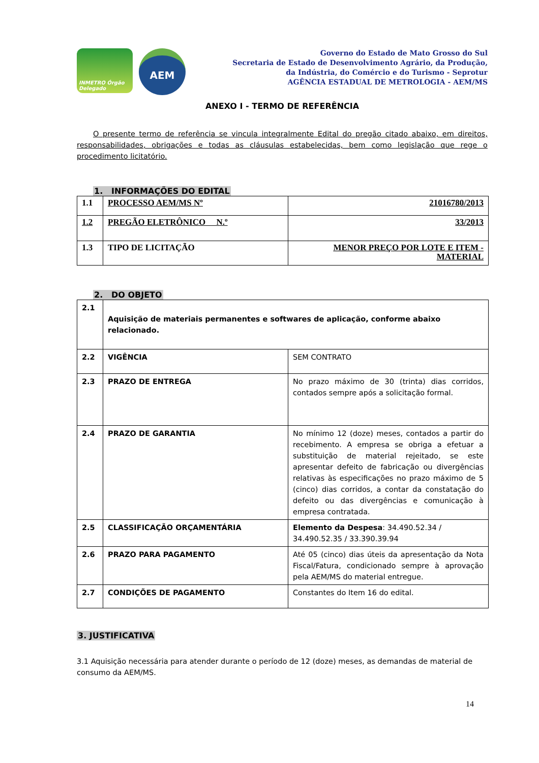INMETRO Órgão Delegado
AEM
Governo do Estado de Mato Grosso do Sul
Secretaria de Estado de Desenvolvimento Agrário, da Produção,
da Indústria, do Comércio e do Turismo - Seprotur
AGÊNCIA ESTADUAL DE METROLOGIA - AEM/MS
ANEXO I - TERMO DE REFERÊNCIA
O presente termo de referência se vincula integralmente Edital do pregão citado abaixo, em direitos, responsabilidades, obrigações e todas as cláusulas estabelecidas, bem como legislação que rege o procedimento licitatório.
1. INFORMAÇÕES DO EDITAL
| 1.1 | PROCESSO AEM/MS Nº | 21016780/2013 |
| 1.2 | PREGÃO ELETRÔNICO N.º | 33/2013 |
| 1.3 | TIPO DE LICITAÇÃO | MENOR PREÇO POR LOTE E ITEM - MATERIAL |
2. DO OBJETO
| 2.1 | Aquisição de materiais permanentes e softwares de aplicação, conforme abaixo relacionado. | |
| 2.2 | VIGÊNCIA | SEM CONTRATO |
| 2.3 | PRAZO DE ENTREGA | No prazo máximo de 30 (trinta) dias corridos, contados sempre após a solicitação formal. |
| 2.4 | PRAZO DE GARANTIA | No mínimo 12 (doze) meses, contados a partir do recebimento. A empresa se obriga a efetuar a substituição de material rejeitado, se este apresentar defeito de fabricação ou divergências relativas às especificações no prazo máximo de 5 (cinco) dias corridos, a contar da constatação do defeito ou das divergências e comunicação à empresa contratada. |
| 2.5 | CLASSIFICAÇÃO ORÇAMENTÁRIA | Elemento da Despesa : 34.490.52.34 / 34.490.52.35 / 33.390.39.94 |
| 2.6 | PRAZO PARA PAGAMENTO | Até 05 (cinco) dias úteis da apresentação da Nota Fiscal/Fatura, condicionado sempre à aprovação pela AEM/MS do material entregue. |
| 2.7 | CONDIÇÕES DE PAGAMENTO | Constantes do Item 16 do edital. |
3. JUSTIFICATIVA
3.1 Aquisição necessária para atender durante o período de 12 (doze) meses, as demandas de material de consumo da AEM/MS.
14